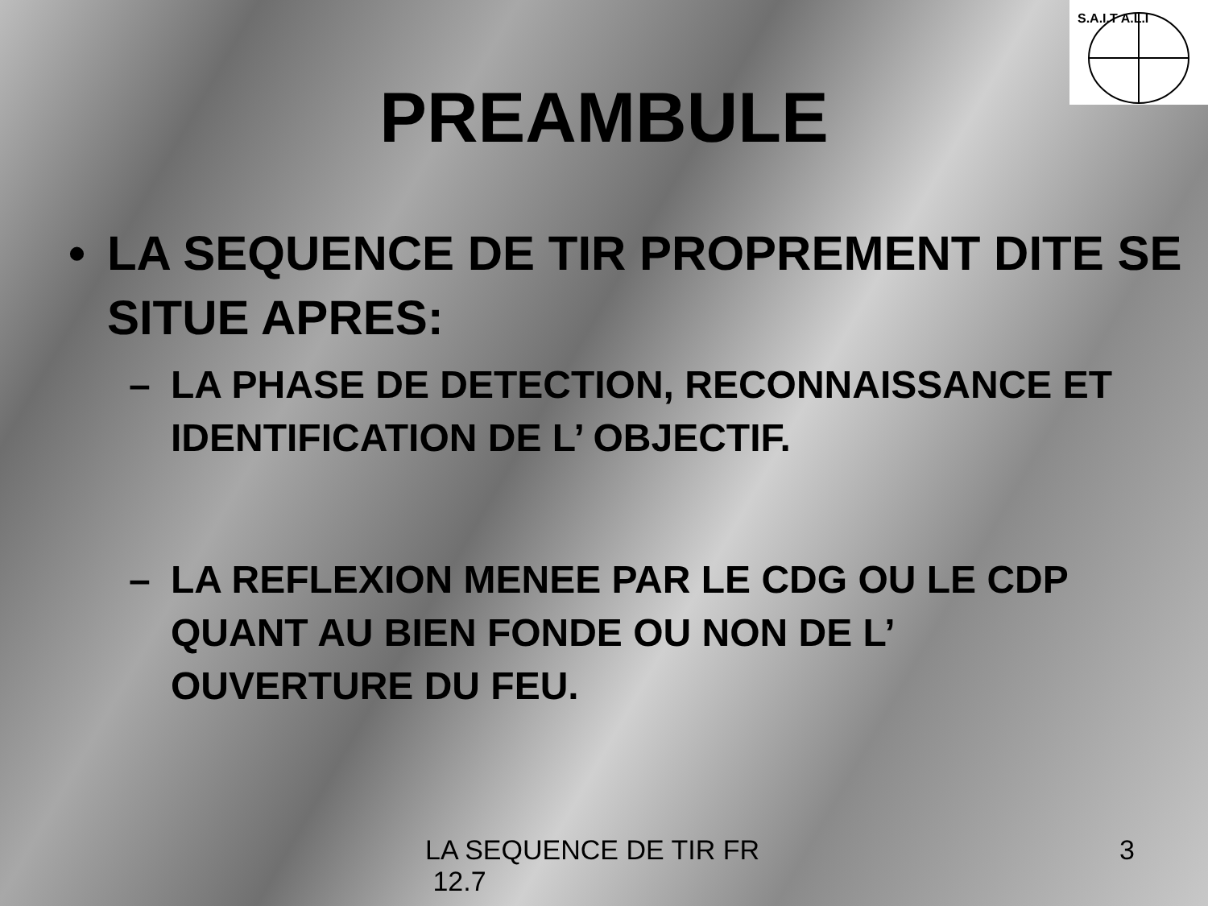S.A.I.T A.L.I
PREAMBULE
• LA SEQUENCE DE TIR PROPREMENT DITE SE SITUE APRES:
– LA PHASE DE DETECTION, RECONNAISSANCE ET IDENTIFICATION DE L’ OBJECTIF.
– LA REFLEXION MENEE PAR LE CDG OU LE CDP QUANT AU BIEN FONDE OU NON DE L’ OUVERTURE DU FEU.
LA SEQUENCE DE TIR FR
12.7
3